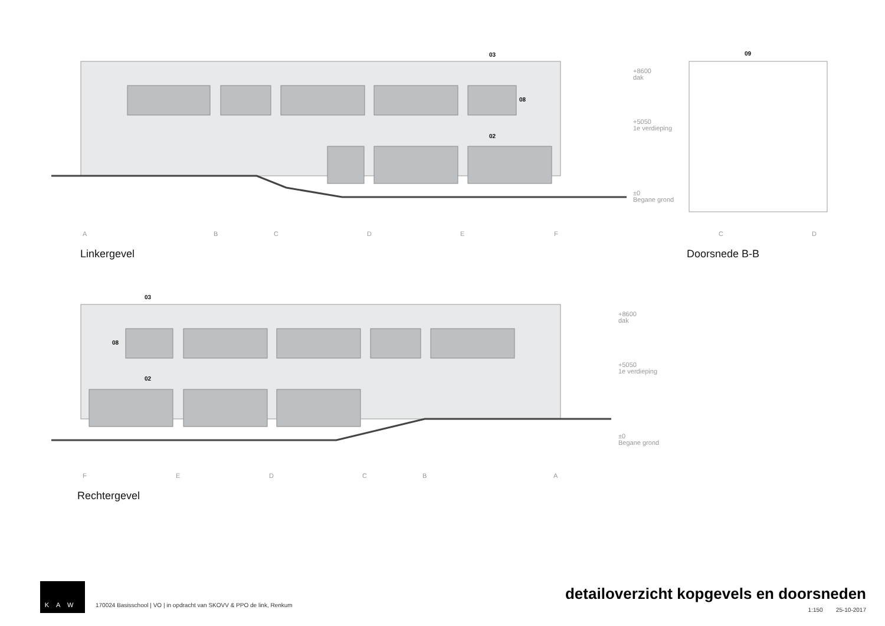+8600
dak
+5050
1e verdieping
±0
Begane grond
+8600
dak
+5050
1e verdieping
±0
Begane grond
A
B
C
D
E
F
C
D
F
E
D
C
B
A
03
02
08
09
03
02
08
Linkergevel Doorsnede B-B
Rechtergevel
KAW
170024 Basisschool | VO | in opdracht van SKOVV & PPO de link, Renkum
detailoverzicht kopgevels en doorsneden
1:150 25-10-2017